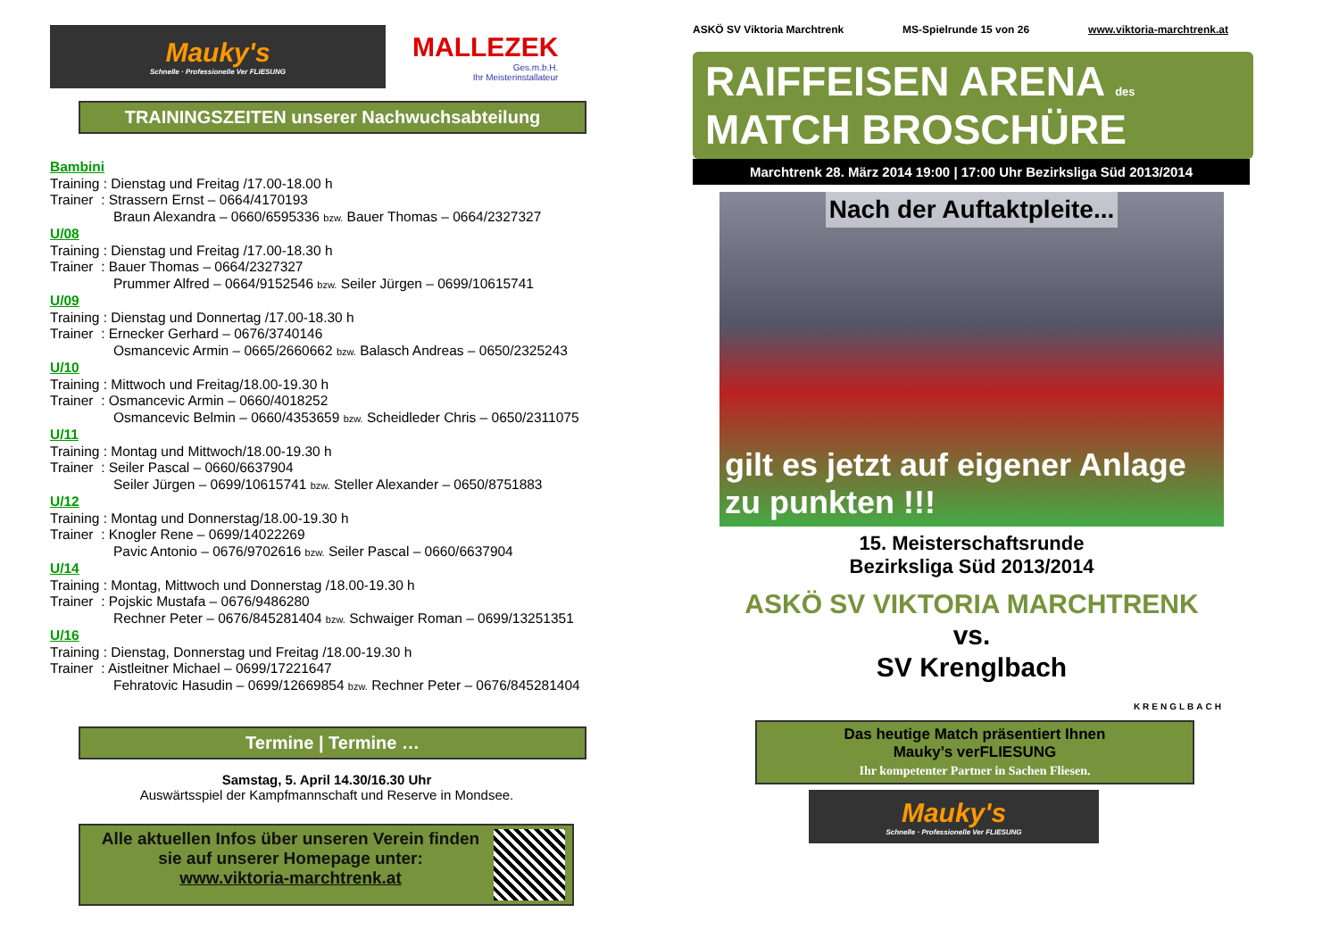Mauky's
Schnelle · Professionelle Ver FLIESUNG
MALLEZEK
Ges.m.b.H.
Ihr Meisterinstallateur
TRAININGSZEITEN unserer Nachwuchsabteilung
Bambini
Training : Dienstag und Freitag /17.00-18.00 h
Trainer : Strassern Ernst – 0664/4170193
Braun Alexandra – 0660/6595336 bzw. Bauer Thomas – 0664/2327327
U/08
Training : Dienstag und Freitag /17.00-18.30 h
Trainer : Bauer Thomas – 0664/2327327
Prummer Alfred – 0664/9152546 bzw. Seiler Jürgen – 0699/10615741
U/09
Training : Dienstag und Donnertag /17.00-18.30 h
Trainer : Ernecker Gerhard – 0676/3740146
Osmancevic Armin – 0665/2660662 bzw. Balasch Andreas – 0650/2325243
U/10
Training : Mittwoch und Freitag/18.00-19.30 h
Trainer : Osmancevic Armin – 0660/4018252
Osmancevic Belmin – 0660/4353659 bzw. Scheidleder Chris – 0650/2311075
U/11
Training : Montag und Mittwoch/18.00-19.30 h
Trainer : Seiler Pascal – 0660/6637904
Seiler Jürgen – 0699/10615741 bzw. Steller Alexander – 0650/8751883
U/12
Training : Montag und Donnerstag/18.00-19.30 h
Trainer : Knogler Rene – 0699/14022269
Pavic Antonio – 0676/9702616 bzw. Seiler Pascal – 0660/6637904
U/14
Training : Montag, Mittwoch und Donnerstag /18.00-19.30 h
Trainer : Pojskic Mustafa – 0676/9486280
Rechner Peter – 0676/845281404 bzw. Schwaiger Roman – 0699/13251351
U/16
Training : Dienstag, Donnerstag und Freitag /18.00-19.30 h
Trainer : Aistleitner Michael – 0699/17221647
Fehratovic Hasudin – 0699/12669854 bzw. Rechner Peter – 0676/845281404
Termine | Termine …
Samstag, 5. April 14.30/16.30 Uhr
Auswärtsspiel der Kampfmannschaft und Reserve in Mondsee.
Alle aktuellen Infos über unseren Verein finden sie auf unserer Homepage unter:
www.viktoria-marchtrenk.at
ASKÖ SV Viktoria Marchtrenk MS-Spielrunde 15 von 26 www.viktoria-marchtrenk.at
RAIFFEISEN ARENA des
MATCH BROSCHÜRE
Marchtrenk 28. März 2014 19:00 | 17:00 Uhr Bezirksliga Süd 2013/2014
Nach der Auftaktpleite...
gilt es jetzt auf eigener Anlage zu punkten !!!
15. Meisterschaftsrunde
Bezirksliga Süd 2013/2014
ASKÖ SV VIKTORIA MARCHTRENK
vs.
SV Krenglbach
KRENGLBACH
Das heutige Match präsentiert Ihnen
Mauky’s verFLIESUNG
Ihr kompetenter Partner in Sachen Fliesen.
Mauky's
Schnelle · Professionelle Ver FLIESUNG